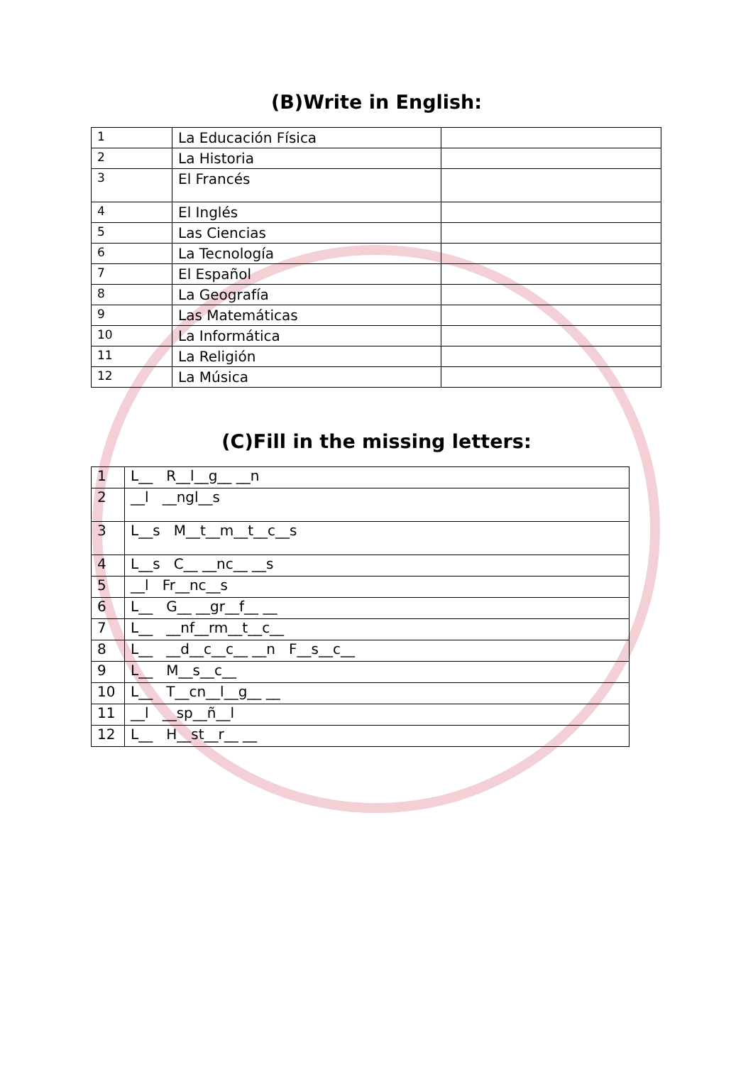(B)Write in English:
| 1 | La Educación Física | |
| 2 | La Historia | |
| 3 | El Francés | |
| 4 | El Inglés | |
| 5 | Las Ciencias | |
| 6 | La Tecnología | |
| 7 | El Español | |
| 8 | La Geografía | |
| 9 | Las Matemáticas | |
| 10 | La Informática | |
| 11 | La Religión | |
| 12 | La Música | |
(C)Fill in the missing letters:
| 1 | L__ R__l__g__ __n |
| 2 | __l __ngl__s |
| 3 | L__s M__t__m__t__c__s |
| 4 | L__s C__ __nc__ __s |
| 5 | __l Fr__nc__s |
| 6 | L__ G__ __gr__f__ __ |
| 7 | L__ __nf__rm__t__c__ |
| 8 | L__ __d__c__c__ __n F__s__c__ |
| 9 | L__ M__s__c__ |
| 10 | L__ T__cn__l__g__ __ |
| 11 | __l __sp__ñ__l |
| 12 | L__ H__st__r__ __ |